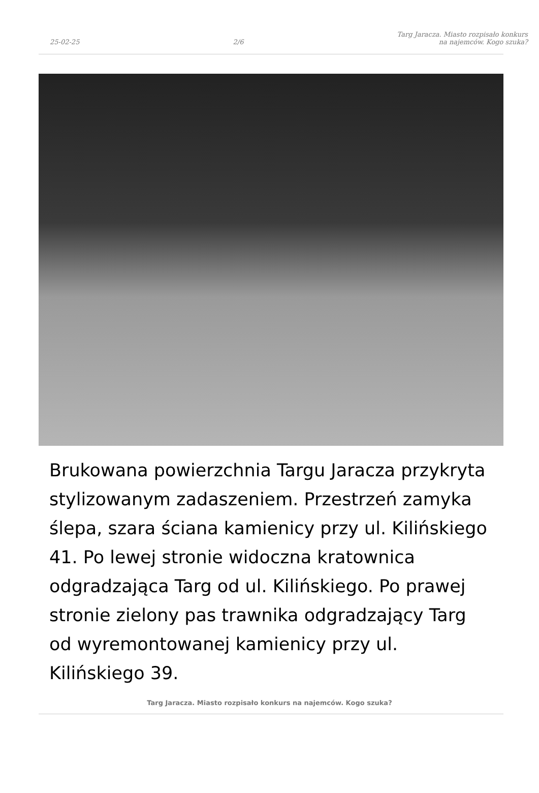25-02-25
2/6
Targ Jaracza. Miasto rozpisało konkurs
na najemców. Kogo szuka?
Brukowana powierzchnia Targu Jaracza przykryta stylizowanym zadaszeniem. Przestrzeń zamyka ślepa, szara ściana kamienicy przy ul. Kilińskiego 41. Po lewej stronie widoczna kratownica odgradzająca Targ od ul. Kilińskiego. Po prawej stronie zielony pas trawnika odgradzający Targ od wyremontowanej kamienicy przy ul. Kilińskiego 39.
Targ Jaracza. Miasto rozpisało konkurs na najemców. Kogo szuka?